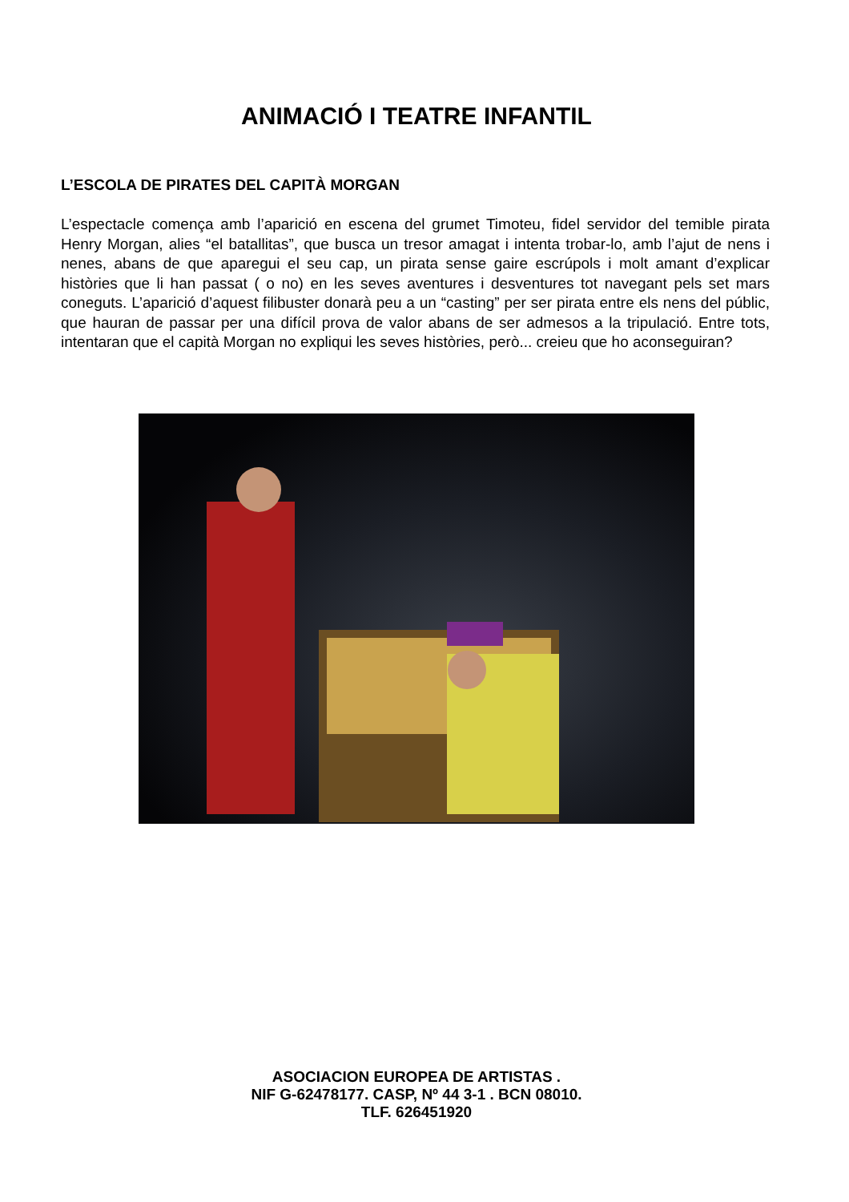ANIMACIÓ I TEATRE INFANTIL
L’ESCOLA DE PIRATES DEL CAPITÀ MORGAN
L’espectacle comença amb l’aparició en escena del grumet Timoteu, fidel servidor del temible pirata Henry Morgan, alies “el batallitas”, que busca un tresor amagat i intenta trobar-lo, amb l’ajut de nens i nenes, abans de que aparegui el seu cap, un pirata sense gaire escrúpols i molt amant d’explicar històries que li han passat ( o no) en les seves aventures i desventures tot navegant pels set mars coneguts. L’aparició d’aquest filibuster donarà peu a un “casting” per ser pirata entre els nens del públic, que hauran de passar per una difícil prova de valor abans de ser admesos a la tripulació. Entre tots, intentaran que el capità Morgan no expliqui les seves històries, però... creieu que ho aconseguiran?
ASOCIACION EUROPEA DE ARTISTAS .
NIF G-62478177. CASP, Nº 44 3-1 . BCN 08010.
TLF. 626451920